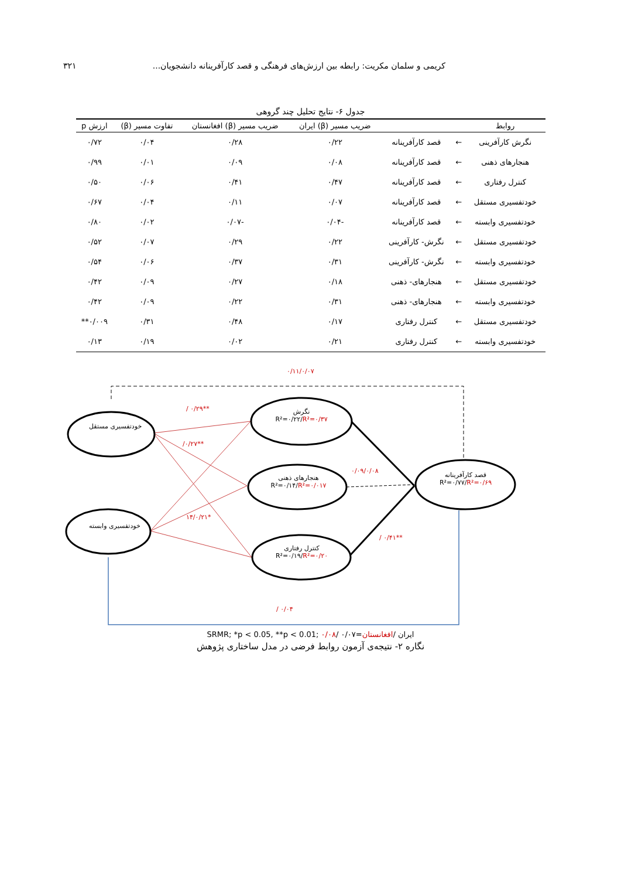کریمی و سلمان مکریت: رابطه بین ارزش‌های فرهنگی و قصد کارآفرینانه دانشجویان... ۳۲۱
جدول ۶- نتایج تحلیل چند گروهی
| روابط | | | ضریب مسیر (β) ایران | ضریب مسیر (β) افغانستان | تفاوت مسیر (β) | ارزش p |
| --- | --- | --- | --- | --- | --- | --- |
| نگرش کارآفرینی | ← | قصد کارآفرینانه | ۰/۲۲ | ۰/۲۸ | ۰/۰۴ | ۰/۷۲ |
| هنجارهای ذهنی | ← | قصد کارآفرینانه | ۰/۰۸ | ۰/۰۹ | ۰/۰۱ | ۰/۹۹ |
| کنترل رفتاری | ← | قصد کارآفرینانه | ۰/۴۷ | ۰/۴۱ | ۰/۰۶ | ۰/۵۰ |
| خودتفسیری مستقل | ← | قصد کارآفرینانه | ۰/۰۷ | ۰/۱۱ | ۰/۰۴ | ۰/۶۷ |
| خودتفسیری وابسته | ← | قصد کارآفرینانه | -۰/۰۴ | -۰/۰۷ | ۰/۰۲ | ۰/۸۰ |
| خودتفسیری مستقل | ← | نگرش- کارآفرینی | ۰/۲۲ | ۰/۲۹ | ۰/۰۷ | ۰/۵۲ |
| خودتفسیری وابسته | ← | نگرش- کارآفرینی | ۰/۳۱ | ۰/۳۷ | ۰/۰۶ | ۰/۵۴ |
| خودتفسیری مستقل | ← | هنجارهای- ذهنی | ۰/۱۸ | ۰/۲۷ | ۰/۰۹ | ۰/۴۲ |
| خودتفسیری وابسته | ← | هنجارهای- ذهنی | ۰/۳۱ | ۰/۲۲ | ۰/۰۹ | ۰/۴۲ |
| خودتفسیری مستقل | ← | کنترل رفتاری | ۰/۱۷ | ۰/۴۸ | ۰/۳۱ | ۰/۰۰۹** |
| خودتفسیری وابسته | ← | کنترل رفتاری | ۰/۲۱ | ۰/۰۲ | ۰/۱۹ | ۰/۱۳ |
۰/۱۱/۰/۰۷
خودتفسیری مستقل
خودتفسیری وابسته
نگرش
R²=۰/۲۲/R²=۰/۳۷
هنجارهای ذهنی
R²=۰/۱۴/R²=۰/۰۱۷
کنترل رفتاری
R²=۰/۱۹/R²=۰/۲۰
قصد کارآفرینانه
R²=۰/۷۷/R²=۰/۶۹
/ ۰/۲۹**
/۰/۲۷**
۱۴/۰/۲۱*
۰/۰۹/۰/۰۸
/ ۰/۴۱**
/ ۰/۰۴
ایران /افغانستان=SRMR; *p < 0.05, **p < 0.01; ۰/۰۸/ ۰/۰۷
نگاره ۲- نتیجه‌ی آزمون روابط فرضی در مدل ساختاری پژوهش